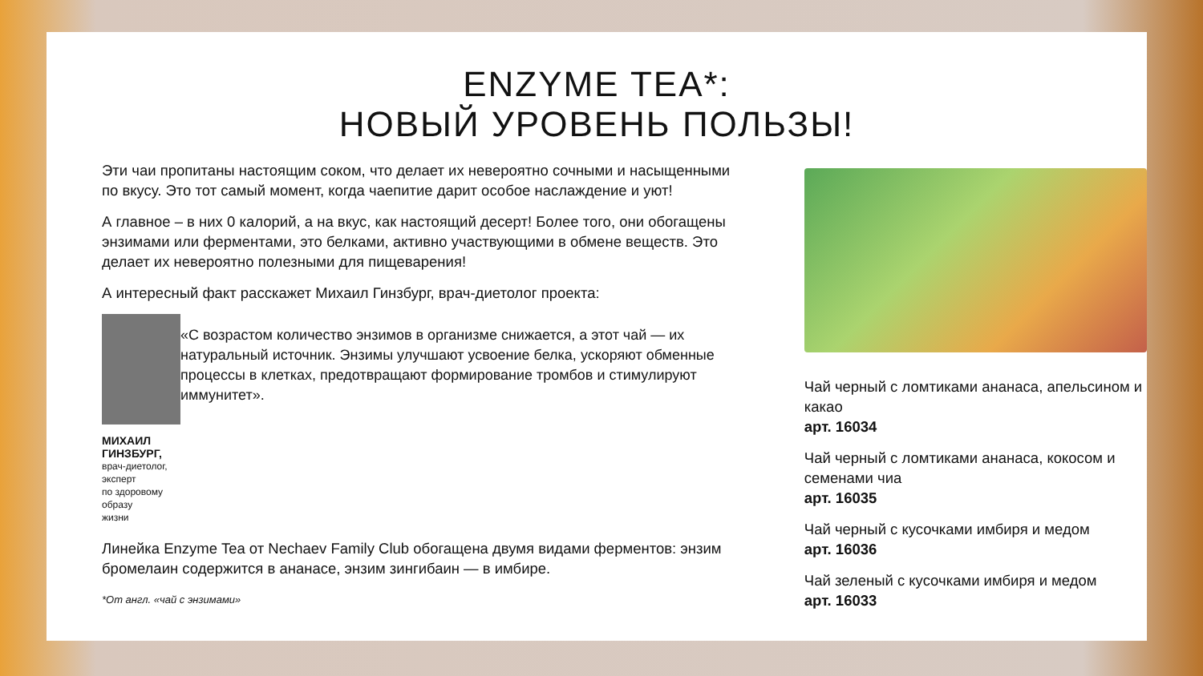ENZYME TEA*:
НОВЫЙ УРОВЕНЬ ПОЛЬЗЫ!
Эти чаи пропитаны настоящим соком, что делает их невероятно сочными и насыщенными по вкусу. Это тот самый момент, когда чаепитие дарит особое наслаждение и уют!
А главное – в них 0 калорий, а на вкус, как настоящий десерт! Более того, они обогащены энзимами или ферментами, это белками, активно участвующими в обмене веществ. Это делает их невероятно полезными для пищеварения!
А интересный факт расскажет Михаил Гинзбург, врач-диетолог проекта:
МИХАИЛ ГИНЗБУРГ,
врач-диетолог, эксперт
по здоровому образу
жизни
«С возрастом количество энзимов в организме снижается, а этот чай — их натуральный источник. Энзимы улучшают усвоение белка, ускоряют обменные процессы в клетках, предотвращают формирование тромбов и стимулируют иммунитет».
Линейка Enzyme Tea от Nechaev Family Club обогащена двумя видами ферментов: энзим бромелаин содержится в ананасе, энзим зингибаин — в имбире.
*От англ. «чай с энзимами»
Чай черный с ломтиками ананаса, апельсином и какао
арт. 16034
Чай черный с ломтиками ананаса, кокосом и семенами чиа
арт. 16035
Чай черный с кусочками имбиря и медом
арт. 16036
Чай зеленый с кусочками имбиря и медом
арт. 16033